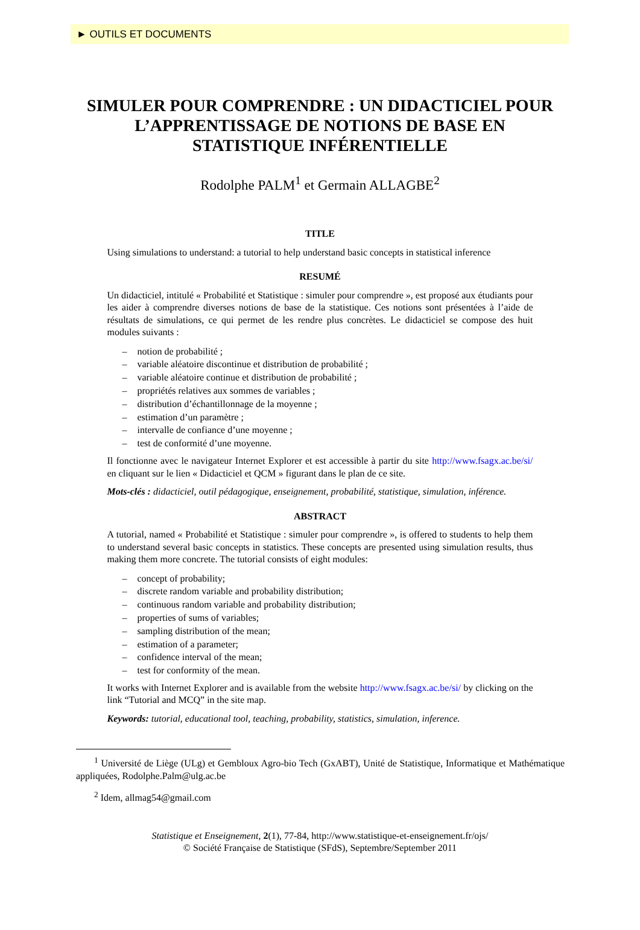► OUTILS ET DOCUMENTS
SIMULER POUR COMPRENDRE : UN DIDACTICIEL POUR L’APPRENTISSAGE DE NOTIONS DE BASE EN STATISTIQUE INFÉRENTIELLE
Rodolphe PALM<sup>1</sup> et Germain ALLAGBE<sup>2</sup>
TITLE
Using simulations to understand: a tutorial to help understand basic concepts in statistical inference
RESUMÉ
Un didacticiel, intitulé « Probabilité et Statistique : simuler pour comprendre », est proposé aux étudiants pour les aider à comprendre diverses notions de base de la statistique. Ces notions sont présentées à l’aide de résultats de simulations, ce qui permet de les rendre plus concrètes. Le didacticiel se compose des huit modules suivants :
– notion de probabilité ;
– variable aléatoire discontinue et distribution de probabilité ;
– variable aléatoire continue et distribution de probabilité ;
– propriétés relatives aux sommes de variables ;
– distribution d’échantillonnage de la moyenne ;
– estimation d’un paramètre ;
– intervalle de confiance d’une moyenne ;
– test de conformité d’une moyenne.
Il fonctionne avec le navigateur Internet Explorer et est accessible à partir du site http://www.fsagx.ac.be/si/ en cliquant sur le lien « Didacticiel et QCM » figurant dans le plan de ce site.
Mots-clés : didacticiel, outil pédagogique, enseignement, probabilité, statistique, simulation, inférence.
ABSTRACT
A tutorial, named « Probabilité et Statistique : simuler pour comprendre », is offered to students to help them to understand several basic concepts in statistics. These concepts are presented using simulation results, thus making them more concrete. The tutorial consists of eight modules:
– concept of probability;
– discrete random variable and probability distribution;
– continuous random variable and probability distribution;
– properties of sums of variables;
– sampling distribution of the mean;
– estimation of a parameter;
– confidence interval of the mean;
– test for conformity of the mean.
It works with Internet Explorer and is available from the website http://www.fsagx.ac.be/si/ by clicking on the link “Tutorial and MCQ” in the site map.
Keywords: tutorial, educational tool, teaching, probability, statistics, simulation, inference.
<sup>1</sup> Université de Liège (ULg) et Gembloux Agro-bio Tech (GxABT), Unité de Statistique, Informatique et Mathématique appliquées, Rodolphe.Palm@ulg.ac.be
<sup>2</sup> Idem, allmag54@gmail.com
Statistique et Enseignement, 2(1), 77-84, http://www.statistique-et-enseignement.fr/ojs/
© Société Française de Statistique (SFdS), Septembre/September 2011